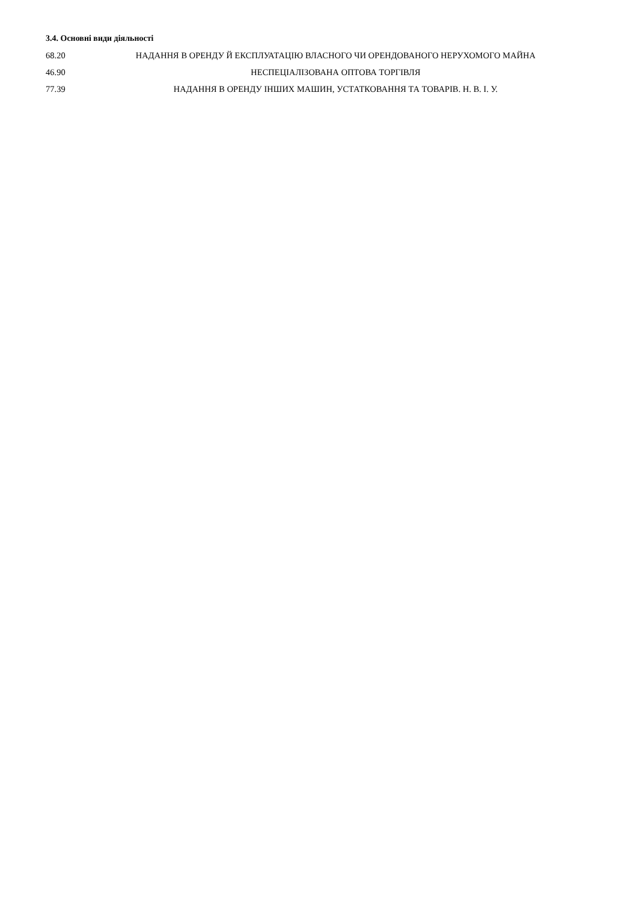3.4. Основні види діяльності
| 68.20 | НАДАННЯ В ОРЕНДУ Й ЕКСПЛУАТАЦІЮ ВЛАСНОГО ЧИ ОРЕНДОВАНОГО НЕРУХОМОГО МАЙНА |
| 46.90 | НЕСПЕЦІАЛІЗОВАНА ОПТОВА ТОРГІВЛЯ |
| 77.39 | НАДАННЯ В ОРЕНДУ ІНШИХ МАШИН, УСТАТКОВАННЯ ТА ТОВАРІВ. Н. В. І. У. |